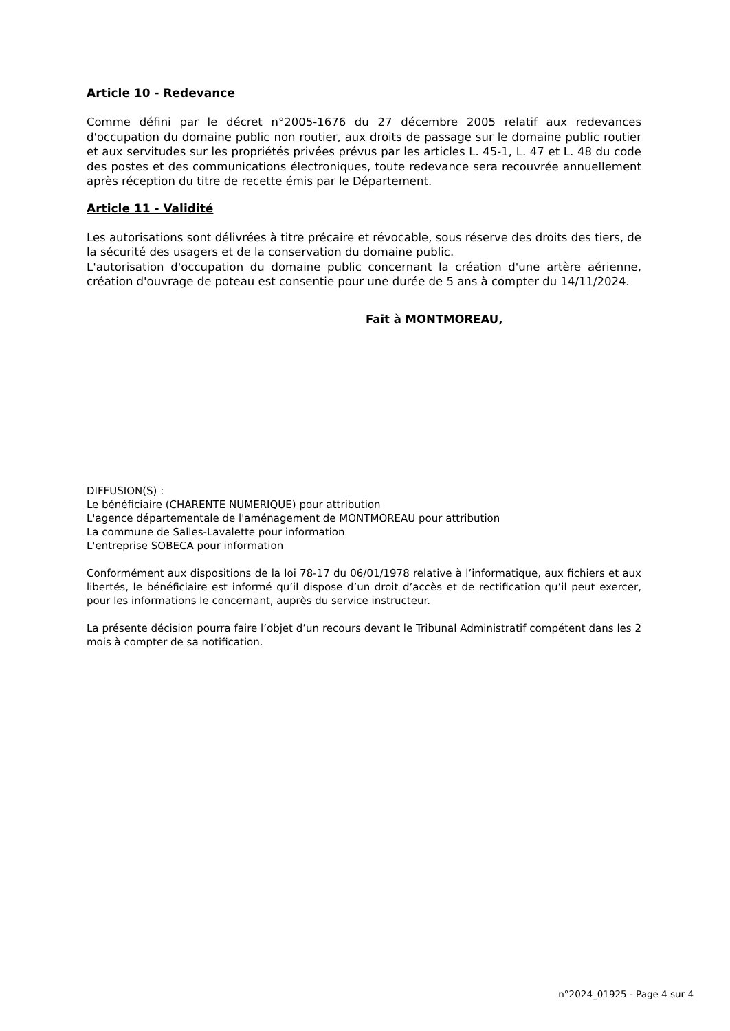Article 10 - Redevance
Comme défini par le décret n°2005-1676 du 27 décembre 2005 relatif aux redevances d'occupation du domaine public non routier, aux droits de passage sur le domaine public routier et aux servitudes sur les propriétés privées prévus par les articles L. 45-1, L. 47 et L. 48 du code des postes et des communications électroniques, toute redevance sera recouvrée annuellement après réception du titre de recette émis par le Département.
Article 11 - Validité
Les autorisations sont délivrées à titre précaire et révocable, sous réserve des droits des tiers, de la sécurité des usagers et de la conservation du domaine public.
L'autorisation d'occupation du domaine public concernant la création d'une artère aérienne, création d'ouvrage de poteau est consentie pour une durée de 5 ans à compter du 14/11/2024.
Fait à MONTMOREAU,
DIFFUSION(S) :
Le bénéficiaire (CHARENTE NUMERIQUE) pour attribution
L'agence départementale de l'aménagement de MONTMOREAU pour attribution
La commune de Salles-Lavalette pour information
L'entreprise SOBECA pour information
Conformément aux dispositions de la loi 78-17 du 06/01/1978 relative à l’informatique, aux fichiers et aux libertés, le bénéficiaire est informé qu’il dispose d’un droit d’accès et de rectification qu’il peut exercer, pour les informations le concernant, auprès du service instructeur.
La présente décision pourra faire l’objet d’un recours devant le Tribunal Administratif compétent dans les 2 mois à compter de sa notification.
n°2024_01925 - Page 4 sur 4